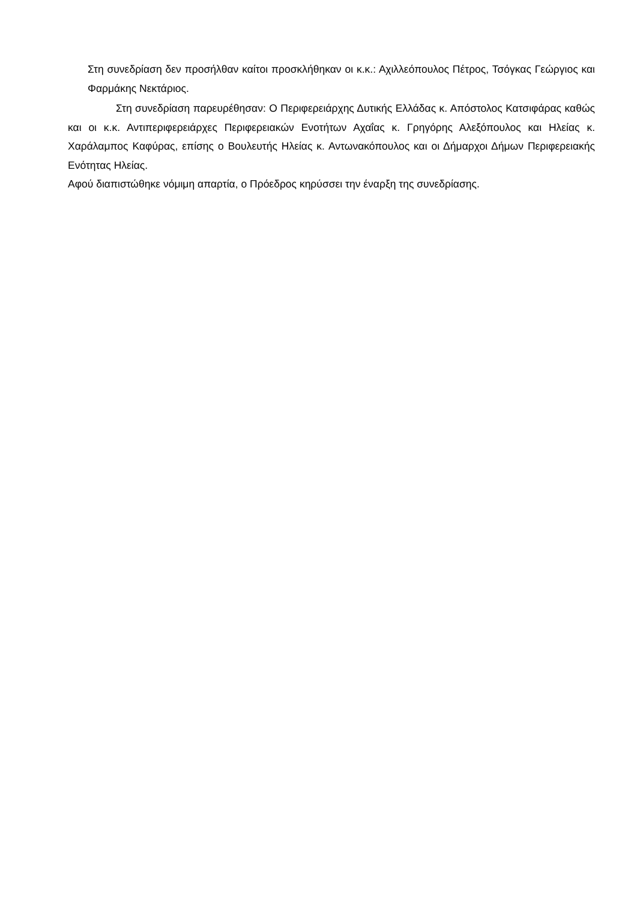Στη συνεδρίαση δεν προσήλθαν καίτοι προσκλήθηκαν οι κ.κ.: Αχιλλεόπουλος Πέτρος, Τσόγκας Γεώργιος και Φαρμάκης Νεκτάριος.
Στη συνεδρίαση παρευρέθησαν: Ο Περιφερειάρχης Δυτικής Ελλάδας κ. Απόστολος Κατσιφάρας καθώς και οι κ.κ. Αντιπεριφερειάρχες Περιφερειακών Ενοτήτων Αχαΐας κ. Γρηγόρης Αλεξόπουλος και Ηλείας κ. Χαράλαμπος Καφύρας, επίσης ο Βουλευτής Ηλείας κ. Αντωνακόπουλος και οι Δήμαρχοι Δήμων Περιφερειακής Ενότητας Ηλείας.
Αφού διαπιστώθηκε νόμιμη απαρτία, ο Πρόεδρος κηρύσσει την έναρξη της συνεδρίασης.